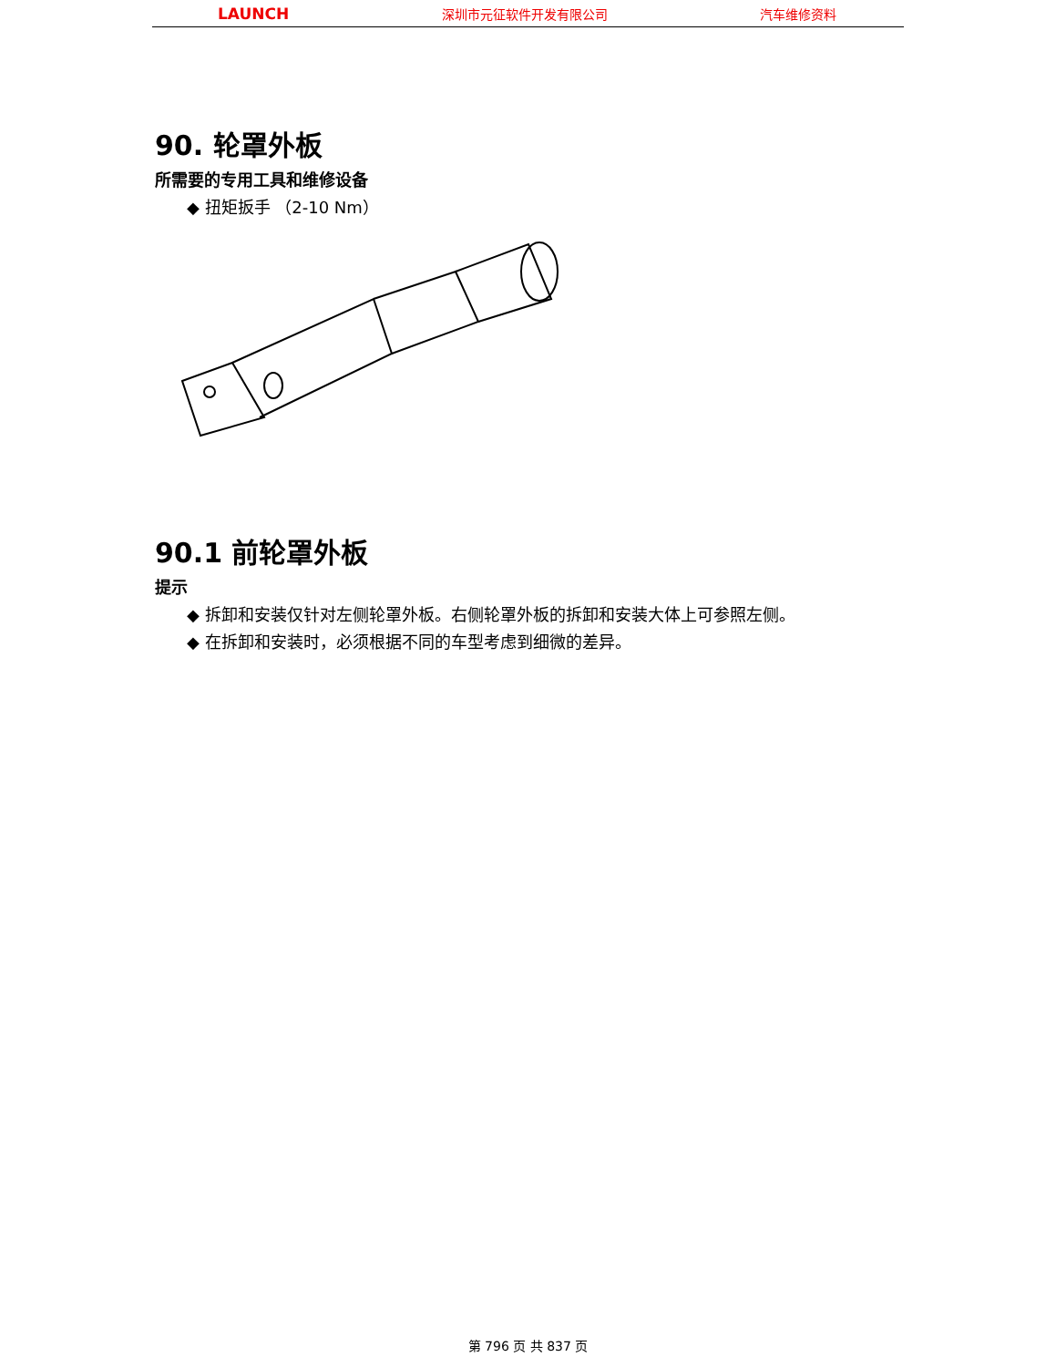LAUNCH 深圳市元征软件开发有限公司 汽车维修资料
90. 轮罩外板
所需要的专用工具和维修设备
◆ 扭矩扳手 （2-10 Nm）
90.1 前轮罩外板
提示
◆ 拆卸和安装仅针对左侧轮罩外板。右侧轮罩外板的拆卸和安装大体上可参照左侧。
◆ 在拆卸和安装时，必须根据不同的车型考虑到细微的差异。
第 796 页 共 837 页